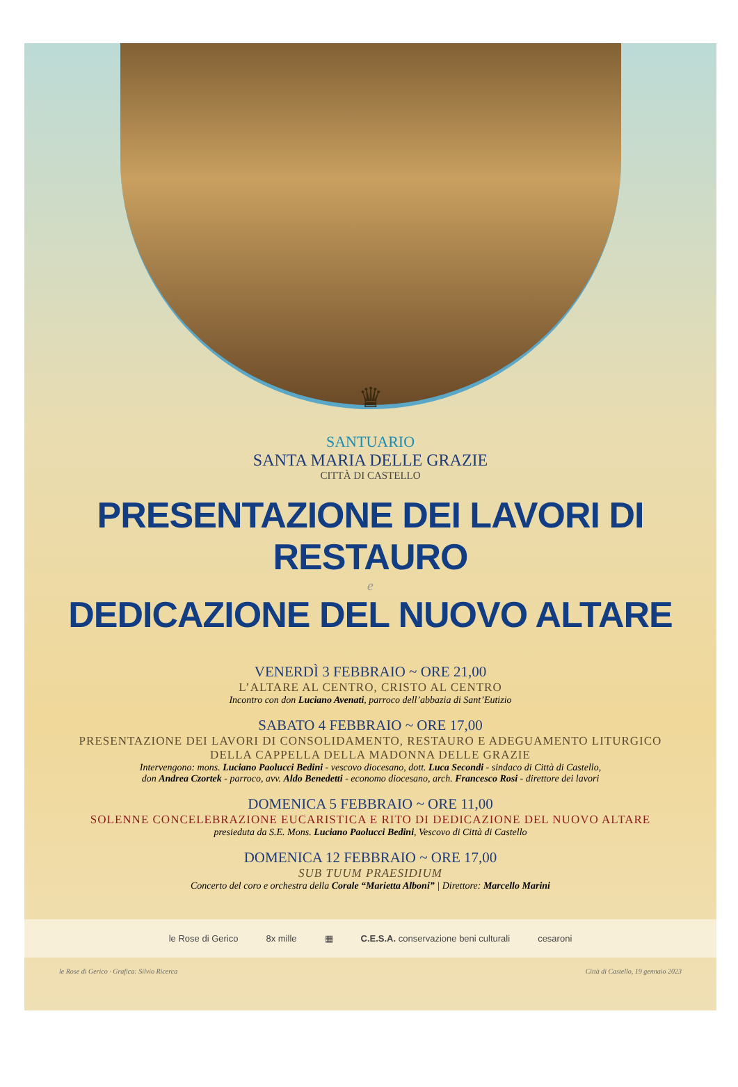♛
SANTUARIO
SANTA MARIA DELLE GRAZIE
CITTÀ DI CASTELLO
PRESENTAZIONE DEI LAVORI DI RESTAURO
e
DEDICAZIONE DEL NUOVO ALTARE
VENERDÌ 3 FEBBRAIO ~ ORE 21,00
L’ALTARE AL CENTRO, CRISTO AL CENTRO
Incontro con don Luciano Avenati, parroco dell’abbazia di Sant’Eutizio
SABATO 4 FEBBRAIO ~ ORE 17,00
PRESENTAZIONE DEI LAVORI DI CONSOLIDAMENTO, RESTAURO E ADEGUAMENTO LITURGICO
DELLA CAPPELLA DELLA MADONNA DELLE GRAZIE
Intervengono: mons. Luciano Paolucci Bedini - vescovo diocesano, dott. Luca Secondi - sindaco di Città di Castello,
don Andrea Czortek - parroco, avv. Aldo Benedetti - economo diocesano, arch. Francesco Rosi - direttore dei lavori
DOMENICA 5 FEBBRAIO ~ ORE 11,00
SOLENNE CONCELEBRAZIONE EUCARISTICA E RITO DI DEDICAZIONE DEL NUOVO ALTARE
presieduta da S.E. Mons. Luciano Paolucci Bedini, Vescovo di Città di Castello
DOMENICA 12 FEBBRAIO ~ ORE 17,00
SUB TUUM PRAESIDIUM
Concerto del coro e orchestra della Corale “Marietta Alboni” | Direttore: Marcello Marini
le Rose di Gerico 8x mille ▦ C.E.S.A. conservazione beni culturali cesaroni
le Rose di Gerico · Grafica: Silvio Ricerca Città di Castello, 19 gennaio 2023